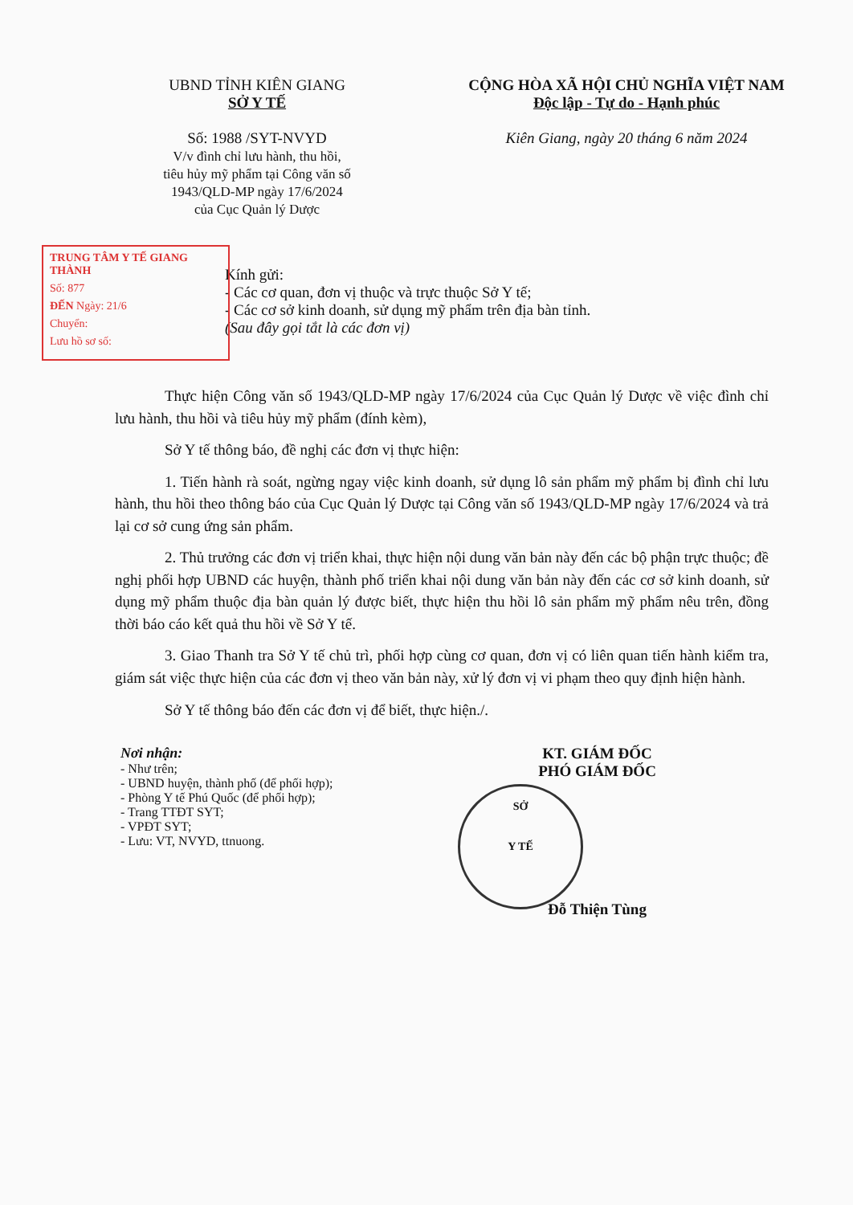UBND TỈNH KIÊN GIANG
SỞ Y TẾ
Số: 1988 /SYT-NVYD
V/v đình chỉ lưu hành, thu hồi,
tiêu hủy mỹ phẩm tại Công văn số
1943/QLD-MP ngày 17/6/2024
của Cục Quản lý Dược
CỘNG HÒA XÃ HỘI CHỦ NGHĨA VIỆT NAM
Độc lập - Tự do - Hạnh phúc
Kiên Giang, ngày 20 tháng 6 năm 2024
TRUNG TÂM Y TẾ GIANG THÀNH
Số: 877
ĐẾN Ngày: 21/6
Chuyển:
Lưu hồ sơ số:
Kính gửi:
- Các cơ quan, đơn vị thuộc và trực thuộc Sở Y tế;
- Các cơ sở kinh doanh, sử dụng mỹ phẩm trên địa bàn tỉnh.
(Sau đây gọi tắt là các đơn vị)
Thực hiện Công văn số 1943/QLD-MP ngày 17/6/2024 của Cục Quản lý Dược về việc đình chỉ lưu hành, thu hồi và tiêu hủy mỹ phẩm (đính kèm),
Sở Y tế thông báo, đề nghị các đơn vị thực hiện:
1. Tiến hành rà soát, ngừng ngay việc kinh doanh, sử dụng lô sản phẩm mỹ phẩm bị đình chỉ lưu hành, thu hồi theo thông báo của Cục Quản lý Dược tại Công văn số 1943/QLD-MP ngày 17/6/2024 và trả lại cơ sở cung ứng sản phẩm.
2. Thủ trưởng các đơn vị triển khai, thực hiện nội dung văn bản này đến các bộ phận trực thuộc; đề nghị phối hợp UBND các huyện, thành phố triển khai nội dung văn bản này đến các cơ sở kinh doanh, sử dụng mỹ phẩm thuộc địa bàn quản lý được biết, thực hiện thu hồi lô sản phẩm mỹ phẩm nêu trên, đồng thời báo cáo kết quả thu hồi về Sở Y tế.
3. Giao Thanh tra Sở Y tế chủ trì, phối hợp cùng cơ quan, đơn vị có liên quan tiến hành kiểm tra, giám sát việc thực hiện của các đơn vị theo văn bản này, xử lý đơn vị vi phạm theo quy định hiện hành.
Sở Y tế thông báo đến các đơn vị để biết, thực hiện./.
Nơi nhận:
- Như trên;
- UBND huyện, thành phố (để phối hợp);
- Phòng Y tế Phú Quốc (để phối hợp);
- Trang TTĐT SYT;
- VPĐT SYT;
- Lưu: VT, NVYD, ttnuong.
KT. GIÁM ĐỐC
PHÓ GIÁM ĐỐC
SỞ
Y TẾ
Đỗ Thiện Tùng